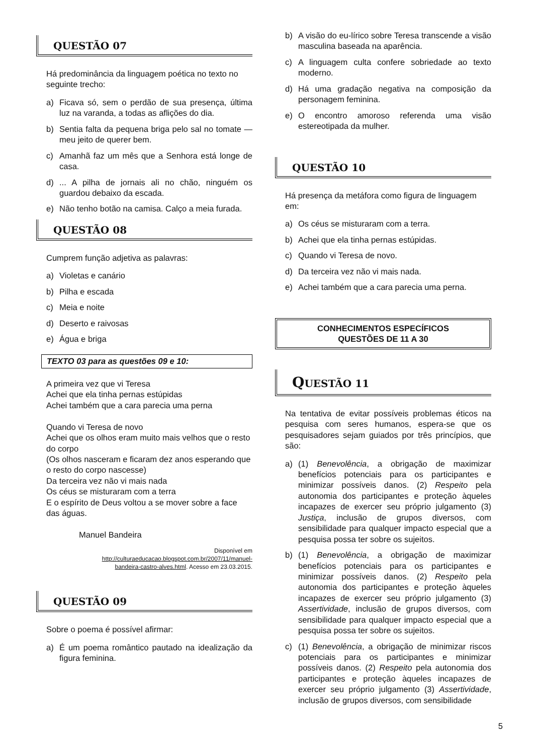QUESTÃO 07
Há predominância da linguagem poética no texto no seguinte trecho:
a) Ficava só, sem o perdão de sua presença, última luz na varanda, a todas as aflições do dia.
b) Sentia falta da pequena briga pelo sal no tomate — meu jeito de querer bem.
c) Amanhã faz um mês que a Senhora está longe de casa.
d)... A pilha de jornais ali no chão, ninguém os guardou debaixo da escada.
e) Não tenho botão na camisa. Calço a meia furada.
QUESTÃO 08
Cumprem função adjetiva as palavras:
a) Violetas e canário
b) Pilha e escada
c) Meia e noite
d) Deserto e raivosas
e) Água e briga
TEXTO 03 para as questões 09 e 10:
A primeira vez que vi Teresa
Achei que ela tinha pernas estúpidas
Achei também que a cara parecia uma perna
Quando vi Teresa de novo
Achei que os olhos eram muito mais velhos que o resto do corpo
(Os olhos nasceram e ficaram dez anos esperando que o resto do corpo nascesse)
Da terceira vez não vi mais nada
Os céus se misturaram com a terra
E o espírito de Deus voltou a se mover sobre a face das águas.
Manuel Bandeira
Disponível em http://culturaeducacao.blogspot.com.br/2007/11/manuel-bandeira-castro-alves.html. Acesso em 23.03.2015.
QUESTÃO 09
Sobre o poema é possível afirmar:
a) É um poema romântico pautado na idealização da figura feminina.
b) A visão do eu-lírico sobre Teresa transcende a visão masculina baseada na aparência.
c) A linguagem culta confere sobriedade ao texto moderno.
d) Há uma gradação negativa na composição da personagem feminina.
e) O encontro amoroso referenda uma visão estereotipada da mulher.
QUESTÃO 10
Há presença da metáfora como figura de linguagem em:
a) Os céus se misturaram com a terra.
b) Achei que ela tinha pernas estúpidas.
c) Quando vi Teresa de novo.
d) Da terceira vez não vi mais nada.
e) Achei também que a cara parecia uma perna.
CONHECIMENTOS ESPECÍFICOS
QUESTÕES DE 11 A 30
QUESTÃO 11
Na tentativa de evitar possíveis problemas éticos na pesquisa com seres humanos, espera-se que os pesquisadores sejam guiados por três princípios, que são:
a) (1) Benevolência, a obrigação de maximizar benefícios potenciais para os participantes e minimizar possíveis danos. (2) Respeito pela autonomia dos participantes e proteção àqueles incapazes de exercer seu próprio julgamento (3) Justiça, inclusão de grupos diversos, com sensibilidade para qualquer impacto especial que a pesquisa possa ter sobre os sujeitos.
b) (1) Benevolência, a obrigação de maximizar benefícios potenciais para os participantes e minimizar possíveis danos. (2) Respeito pela autonomia dos participantes e proteção àqueles incapazes de exercer seu próprio julgamento (3) Assertividade, inclusão de grupos diversos, com sensibilidade para qualquer impacto especial que a pesquisa possa ter sobre os sujeitos.
c) (1) Benevolência, a obrigação de minimizar riscos potenciais para os participantes e minimizar possíveis danos. (2) Respeito pela autonomia dos participantes e proteção àqueles incapazes de exercer seu próprio julgamento (3) Assertividade, inclusão de grupos diversos, com sensibilidade
5